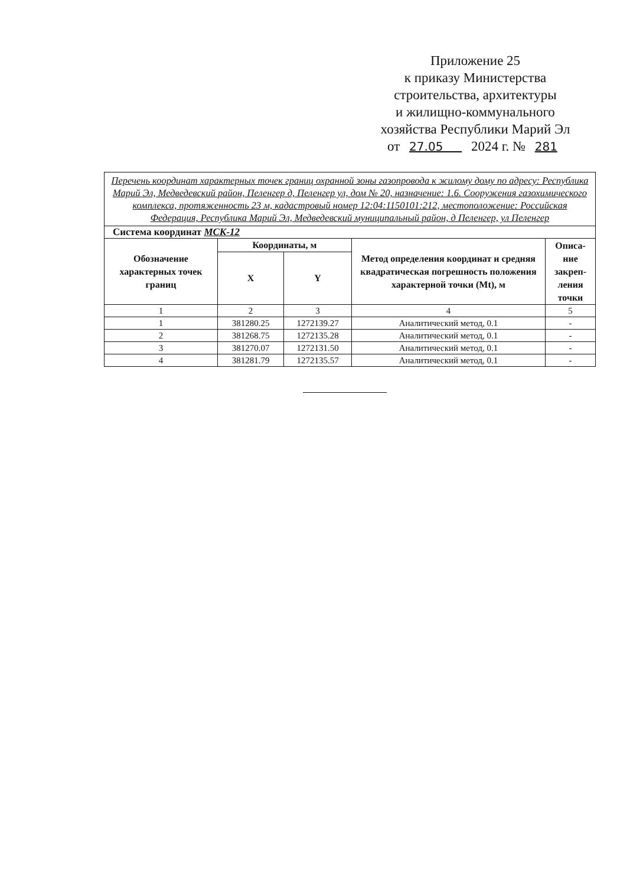Приложение 25
к приказу Министерства
строительства, архитектуры
и жилищно-коммунального
хозяйства Республики Марий Эл
от 27.05 2024 г. № 281
| Перечень координат характерных точек границ охранной зоны газопровода к жилому дому по адресу: Республика Марий Эл, Медведевский район, Пеленгер д, Пеленгер ул, дом № 20, назначение: 1.6. Сооружения газохимического комплекса, протяженность 23 м, кадастровый номер 12:04:1150101:212, местоположение: Российская Федерация, Республика Марий Эл, Медведевский муниципальный район, д Пеленгер, ул Пеленгер | | | | |
| Система координат МСК-12 | | | | |
| Обозначение характерных точек границ | Координаты, м | | Метод определения координат и средняя квадратическая погрешность положения характерной точки (Mt), м | Описа- ние закреп- ления точки |
| | X | Y | | |
| 1 | 2 | 3 | 4 | 5 |
| 1 | 381280.25 | 1272139.27 | Аналитический метод, 0.1 | - |
| 2 | 381268.75 | 1272135.28 | Аналитический метод, 0.1 | - |
| 3 | 381270.07 | 1272131.50 | Аналитический метод, 0.1 | - |
| 4 | 381281.79 | 1272135.57 | Аналитический метод, 0.1 | - |